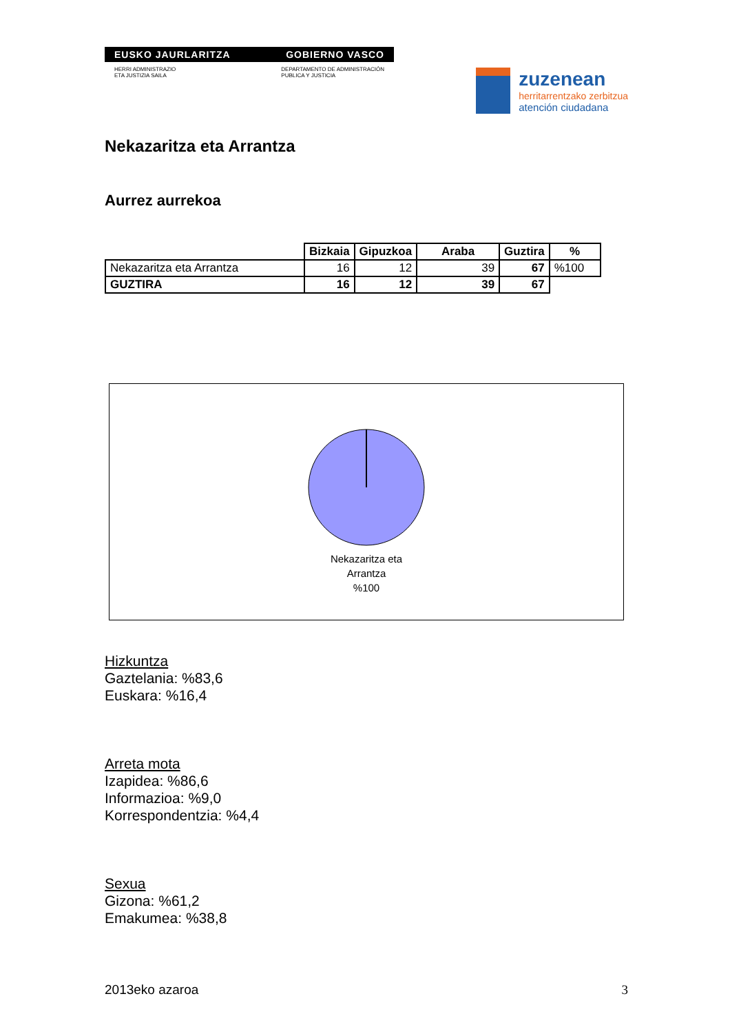EUSKO JAURLARITZA GOBIERNO VASCO
HERRI ADMINISTRAZIO
ETA JUSTIZIA SAILA DEPARTAMENTO DE ADMINISTRACIÓN
PUBLICA Y JUSTICIA
zuzenean
herritarrentzako zerbitzua
atención ciudadana
Nekazaritza eta Arrantza
Aurrez aurrekoa
| | Bizkaia | Gipuzkoa | Araba | Guztira | % |
| --- | --- | --- | --- | --- | --- |
| Nekazaritza eta Arrantza | 16 | 12 | 39 | 67 | %100 |
| GUZTIRA | 16 | 12 | 39 | 67 | |
Nekazaritza eta
Arrantza
%100
Hizkuntza
Gaztelania: %83,6
Euskara: %16,4
Arreta mota
Izapidea: %86,6
Informazioa: %9,0
Korrespondentzia: %4,4
Sexua
Gizona: %61,2
Emakumea: %38,8
2013eko azaroa 3